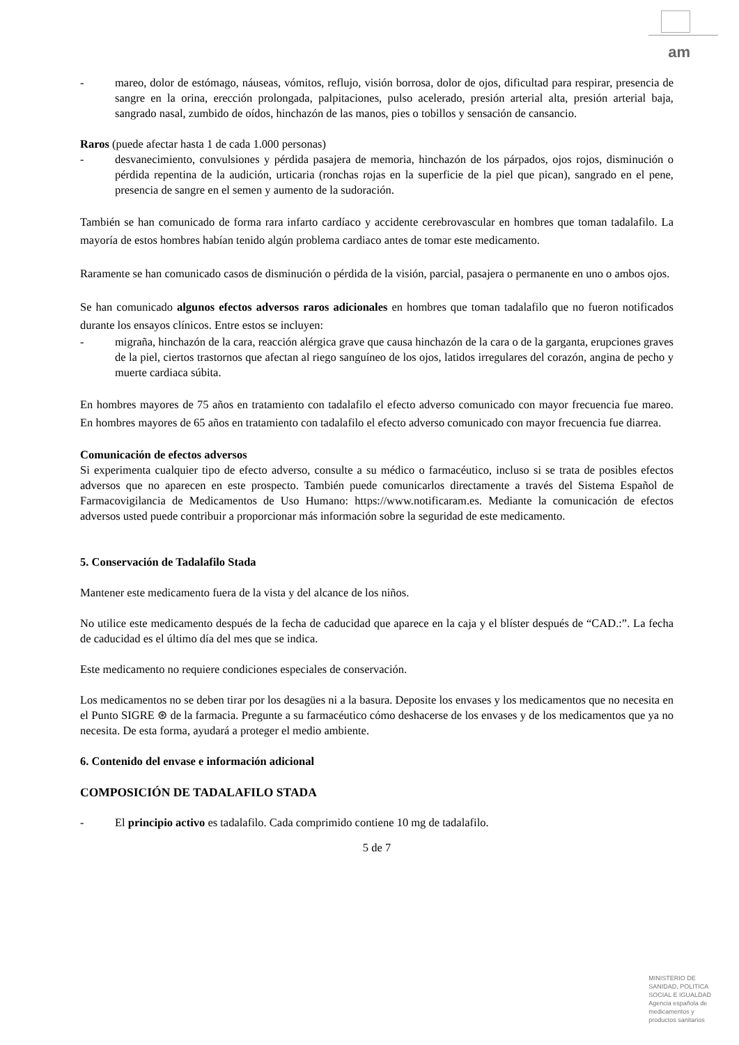am
- mareo, dolor de estómago, náuseas, vómitos, reflujo, visión borrosa, dolor de ojos, dificultad para respirar, presencia de sangre en la orina, erección prolongada, palpitaciones, pulso acelerado, presión arterial alta, presión arterial baja, sangrado nasal, zumbido de oídos, hinchazón de las manos, pies o tobillos y sensación de cansancio.
Raros (puede afectar hasta 1 de cada 1.000 personas)
- desvanecimiento, convulsiones y pérdida pasajera de memoria, hinchazón de los párpados, ojos rojos, disminución o pérdida repentina de la audición, urticaria (ronchas rojas en la superficie de la piel que pican), sangrado en el pene, presencia de sangre en el semen y aumento de la sudoración.
También se han comunicado de forma rara infarto cardíaco y accidente cerebrovascular en hombres que toman tadalafilo. La mayoría de estos hombres habían tenido algún problema cardiaco antes de tomar este medicamento.
Raramente se han comunicado casos de disminución o pérdida de la visión, parcial, pasajera o permanente en uno o ambos ojos.
Se han comunicado algunos efectos adversos raros adicionales en hombres que toman tadalafilo que no fueron notificados durante los ensayos clínicos. Entre estos se incluyen:
- migraña, hinchazón de la cara, reacción alérgica grave que causa hinchazón de la cara o de la garganta, erupciones graves de la piel, ciertos trastornos que afectan al riego sanguíneo de los ojos, latidos irregulares del corazón, angina de pecho y muerte cardiaca súbita.
En hombres mayores de 75 años en tratamiento con tadalafilo el efecto adverso comunicado con mayor frecuencia fue mareo. En hombres mayores de 65 años en tratamiento con tadalafilo el efecto adverso comunicado con mayor frecuencia fue diarrea.
Comunicación de efectos adversos
Si experimenta cualquier tipo de efecto adverso, consulte a su médico o farmacéutico, incluso si se trata de posibles efectos adversos que no aparecen en este prospecto. También puede comunicarlos directamente a través del Sistema Español de Farmacovigilancia de Medicamentos de Uso Humano: https://www.notificaram.es. Mediante la comunicación de efectos adversos usted puede contribuir a proporcionar más información sobre la seguridad de este medicamento.
5. Conservación de Tadalafilo Stada
Mantener este medicamento fuera de la vista y del alcance de los niños.
No utilice este medicamento después de la fecha de caducidad que aparece en la caja y el blíster después de “CAD.:”. La fecha de caducidad es el último día del mes que se indica.
Este medicamento no requiere condiciones especiales de conservación.
Los medicamentos no se deben tirar por los desagües ni a la basura. Deposite los envases y los medicamentos que no necesita en el Punto SIGRE ⊛ de la farmacia. Pregunte a su farmacéutico cómo deshacerse de los envases y de los medicamentos que ya no necesita. De esta forma, ayudará a proteger el medio ambiente.
6. Contenido del envase e información adicional
COMPOSICIÓN DE TADALAFILO STADA
- El principio activo es tadalafilo. Cada comprimido contiene 10 mg de tadalafilo.
5 de 7
MINISTERIO DE
SANIDAD, POLITICA
SOCIAL E IGUALDAD
Agencia española de
medicamentos y
productos sanitarios